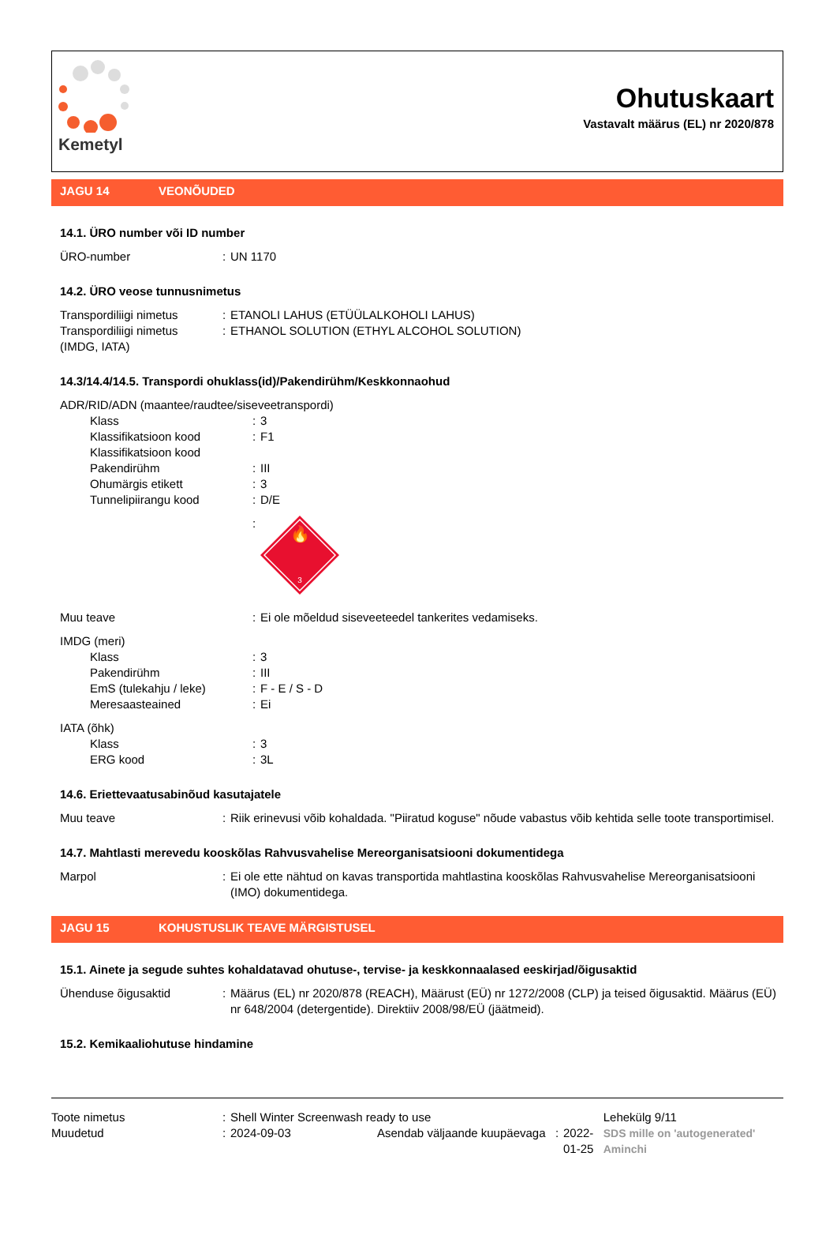Kemetyl
Ohutuskaart
Vastavalt määrus (EL) nr 2020/878
JAGU 14 VEONÕUDED
14.1. ÜRO number või ID number
| ÜRO-number | : | UN 1170 |
14.2. ÜRO veose tunnusnimetus
| Transpordiliigi nimetus | : | ETANOLI LAHUS (ETÜÜLALKOHOLI LAHUS) |
| Transpordiliigi nimetus (IMDG, IATA) | : | ETHANOL SOLUTION (ETHYL ALCOHOL SOLUTION) |
14.3/14.4/14.5. Transpordi ohuklass(id)/Pakendirühm/Keskkonnaohud
| ADR/RID/ADN (maantee/raudtee/siseveetranspordi) | | |
| Klass | : | 3 |
| Klassifikatsioon kood | : | F1 |
| Klassifikatsioon kood | | |
| Pakendirühm | : | III |
| Ohumärgis etikett | : | 3 |
| Tunnelipiirangu kood | : | D/E |
| | : | 🔥 3 |
| Muu teave | : | Ei ole mõeldud siseveeteedel tankerites vedamiseks. |
| IMDG (meri) | | |
| Klass | : | 3 |
| Pakendirühm | : | III |
| EmS (tulekahju / leke) | : | F - E / S - D |
| Meresaasteained | : | Ei |
| IATA (õhk) | | |
| Klass | : | 3 |
| ERG kood | : | 3L |
14.6. Eriettevaatusabinõud kasutajatele
| Muu teave | : | Riik erinevusi võib kohaldada. "Piiratud koguse" nõude vabastus võib kehtida selle toote transportimisel. |
14.7. Mahtlasti merevedu kooskõlas Rahvusvahelise Mereorganisatsiooni dokumentidega
| Marpol | : | Ei ole ette nähtud on kavas transportida mahtlastina kooskõlas Rahvusvahelise Mereorganisatsiooni (IMO) dokumentidega. |
JAGU 15 KOHUSTUSLIK TEAVE MÄRGISTUSEL
15.1. Ainete ja segude suhtes kohaldatavad ohutuse-, tervise- ja keskkonnaalased eeskirjad/õigusaktid
| Ühenduse õigusaktid | : | Määrus (EL) nr 2020/878 (REACH), Määrust (EÜ) nr 1272/2008 (CLP) ja teised õigusaktid. Määrus (EÜ) nr 648/2004 (detergentide). Direktiiv 2008/98/EÜ (jäätmeid). |
15.2. Kemikaaliohutuse hindamine
| Toote nimetus | : | Shell Winter Screenwash ready to use | | | |
| Muudetud | : | 2024-09-03 | Asendab väljaande kuupäevaga | : | 2022-01-25 |
Lehekülg 9/11
SDS mille on 'autogenerated' Aminchi